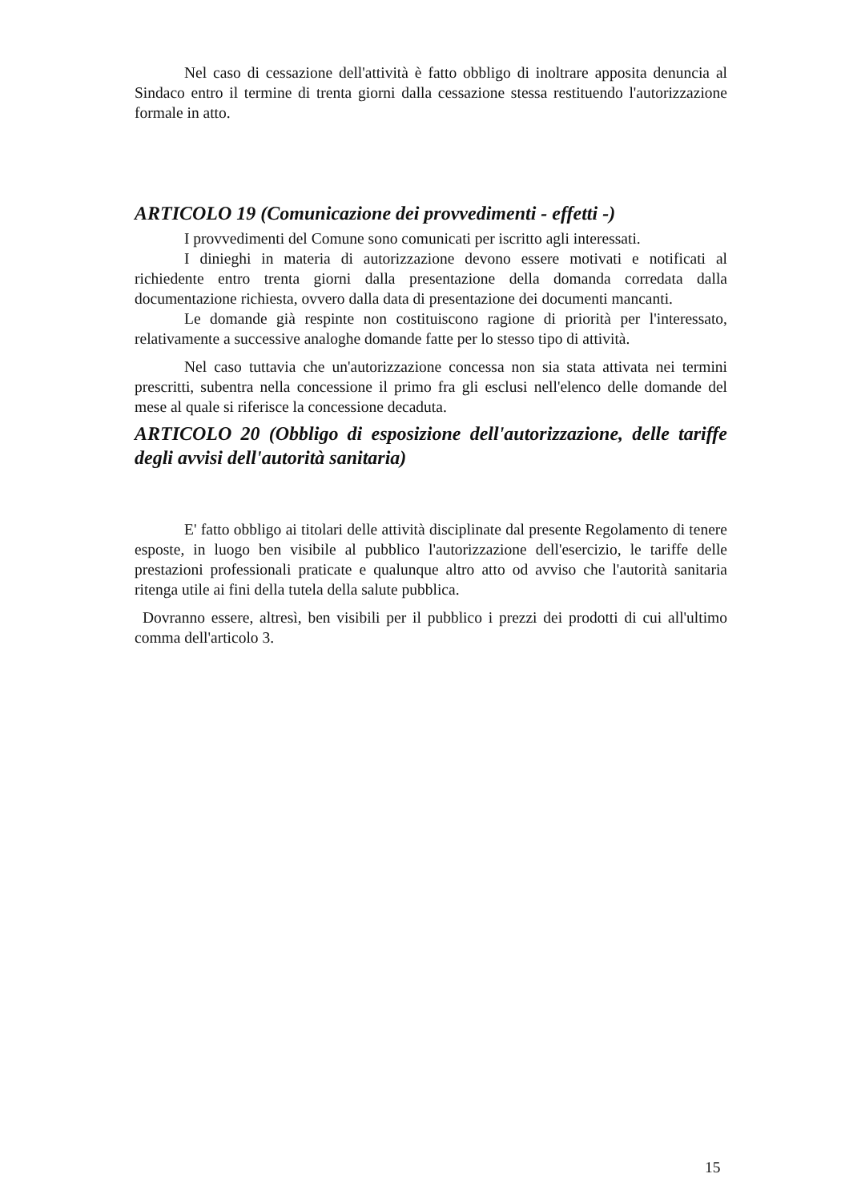Nel caso di cessazione dell'attività è fatto obbligo di inoltrare apposita denuncia al Sindaco entro il termine di trenta giorni dalla cessazione stessa restituendo l'autorizzazione formale in atto.
ARTICOLO 19 (Comunicazione dei provvedimenti - effetti -)
I provvedimenti del Comune sono comunicati per iscritto agli interessati.
I dinieghi in materia di autorizzazione devono essere motivati e notificati al richiedente entro trenta giorni dalla presentazione della domanda corredata dalla documentazione richiesta, ovvero dalla data di presentazione dei documenti mancanti.
Le domande già respinte non costituiscono ragione di priorità per l'interessato, relativamente a successive analoghe domande fatte per lo stesso tipo di attività.
Nel caso tuttavia che un'autorizzazione concessa non sia stata attivata nei termini prescritti, subentra nella concessione il primo fra gli esclusi nell'elenco delle domande del mese al quale si riferisce la concessione decaduta.
ARTICOLO 20 (Obbligo di esposizione dell'autorizzazione, delle tariffe degli avvisi dell'autorità sanitaria)
E' fatto obbligo ai titolari delle attività disciplinate dal presente Regolamento di tenere esposte, in luogo ben visibile al pubblico l'autorizzazione dell'esercizio, le tariffe delle prestazioni professionali praticate e qualunque altro atto od avviso che l'autorità sanitaria ritenga utile ai fini della tutela della salute pubblica.
Dovranno essere, altresì, ben visibili per il pubblico i prezzi dei prodotti di cui all'ultimo comma dell'articolo 3.
15